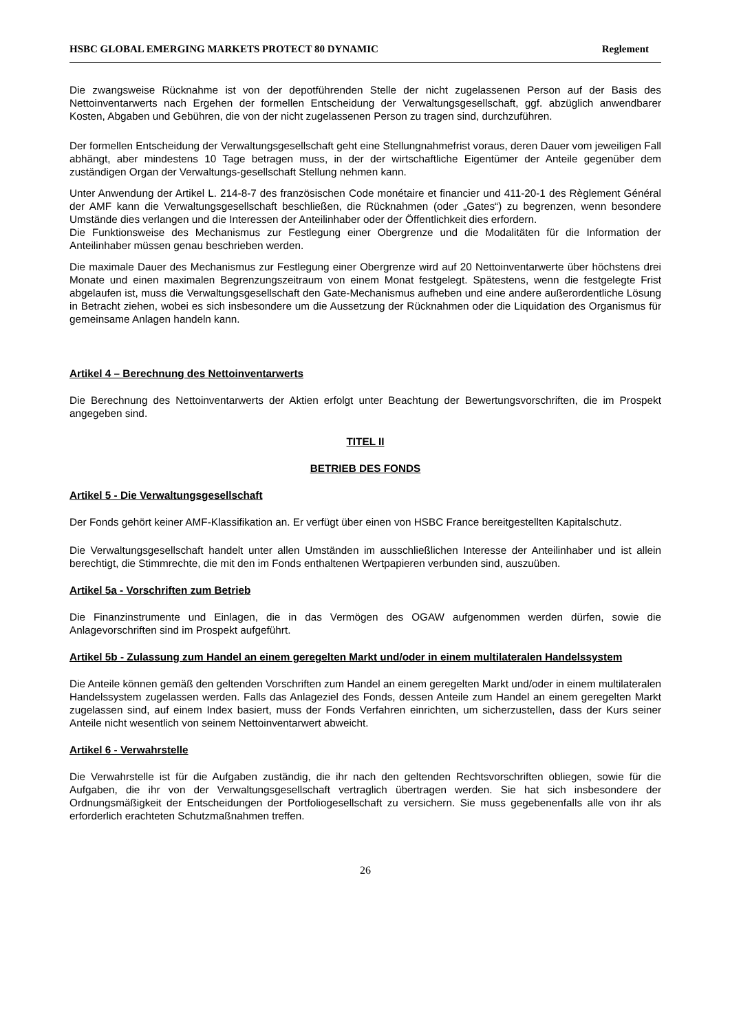HSBC GLOBAL EMERGING MARKETS PROTECT 80 DYNAMIC Reglement
Die zwangsweise Rücknahme ist von der depotführenden Stelle der nicht zugelassenen Person auf der Basis des Nettoinventarwerts nach Ergehen der formellen Entscheidung der Verwaltungsgesellschaft, ggf. abzüglich anwendbarer Kosten, Abgaben und Gebühren, die von der nicht zugelassenen Person zu tragen sind, durchzuführen.
Der formellen Entscheidung der Verwaltungsgesellschaft geht eine Stellungnahmefrist voraus, deren Dauer vom jeweiligen Fall abhängt, aber mindestens 10 Tage betragen muss, in der der wirtschaftliche Eigentümer der Anteile gegenüber dem zuständigen Organ der Verwaltungs-gesellschaft Stellung nehmen kann.
Unter Anwendung der Artikel L. 214-8-7 des französischen Code monétaire et financier und 411-20-1 des Règlement Général der AMF kann die Verwaltungsgesellschaft beschließen, die Rücknahmen (oder „Gates“) zu begrenzen, wenn besondere Umstände dies verlangen und die Interessen der Anteilinhaber oder der Öffentlichkeit dies erfordern.
Die Funktionsweise des Mechanismus zur Festlegung einer Obergrenze und die Modalitäten für die Information der Anteilinhaber müssen genau beschrieben werden.
Die maximale Dauer des Mechanismus zur Festlegung einer Obergrenze wird auf 20 Nettoinventarwerte über höchstens drei Monate und einen maximalen Begrenzungszeitraum von einem Monat festgelegt. Spätestens, wenn die festgelegte Frist abgelaufen ist, muss die Verwaltungsgesellschaft den Gate-Mechanismus aufheben und eine andere außerordentliche Lösung in Betracht ziehen, wobei es sich insbesondere um die Aussetzung der Rücknahmen oder die Liquidation des Organismus für gemeinsame Anlagen handeln kann.
Artikel 4 – Berechnung des Nettoinventarwerts
Die Berechnung des Nettoinventarwerts der Aktien erfolgt unter Beachtung der Bewertungsvorschriften, die im Prospekt angegeben sind.
TITEL II
BETRIEB DES FONDS
Artikel 5 - Die Verwaltungsgesellschaft
Der Fonds gehört keiner AMF-Klassifikation an. Er verfügt über einen von HSBC France bereitgestellten Kapitalschutz.
Die Verwaltungsgesellschaft handelt unter allen Umständen im ausschließlichen Interesse der Anteilinhaber und ist allein berechtigt, die Stimmrechte, die mit den im Fonds enthaltenen Wertpapieren verbunden sind, auszuüben.
Artikel 5a - Vorschriften zum Betrieb
Die Finanzinstrumente und Einlagen, die in das Vermögen des OGAW aufgenommen werden dürfen, sowie die Anlagevorschriften sind im Prospekt aufgeführt.
Artikel 5b - Zulassung zum Handel an einem geregelten Markt und/oder in einem multilateralen Handelssystem
Die Anteile können gemäß den geltenden Vorschriften zum Handel an einem geregelten Markt und/oder in einem multilateralen Handelssystem zugelassen werden. Falls das Anlageziel des Fonds, dessen Anteile zum Handel an einem geregelten Markt zugelassen sind, auf einem Index basiert, muss der Fonds Verfahren einrichten, um sicherzustellen, dass der Kurs seiner Anteile nicht wesentlich von seinem Nettoinventarwert abweicht.
Artikel 6 - Verwahrstelle
Die Verwahrstelle ist für die Aufgaben zuständig, die ihr nach den geltenden Rechtsvorschriften obliegen, sowie für die Aufgaben, die ihr von der Verwaltungsgesellschaft vertraglich übertragen werden. Sie hat sich insbesondere der Ordnungsmäßigkeit der Entscheidungen der Portfoliogesellschaft zu versichern. Sie muss gegebenenfalls alle von ihr als erforderlich erachteten Schutzmaßnahmen treffen.
26